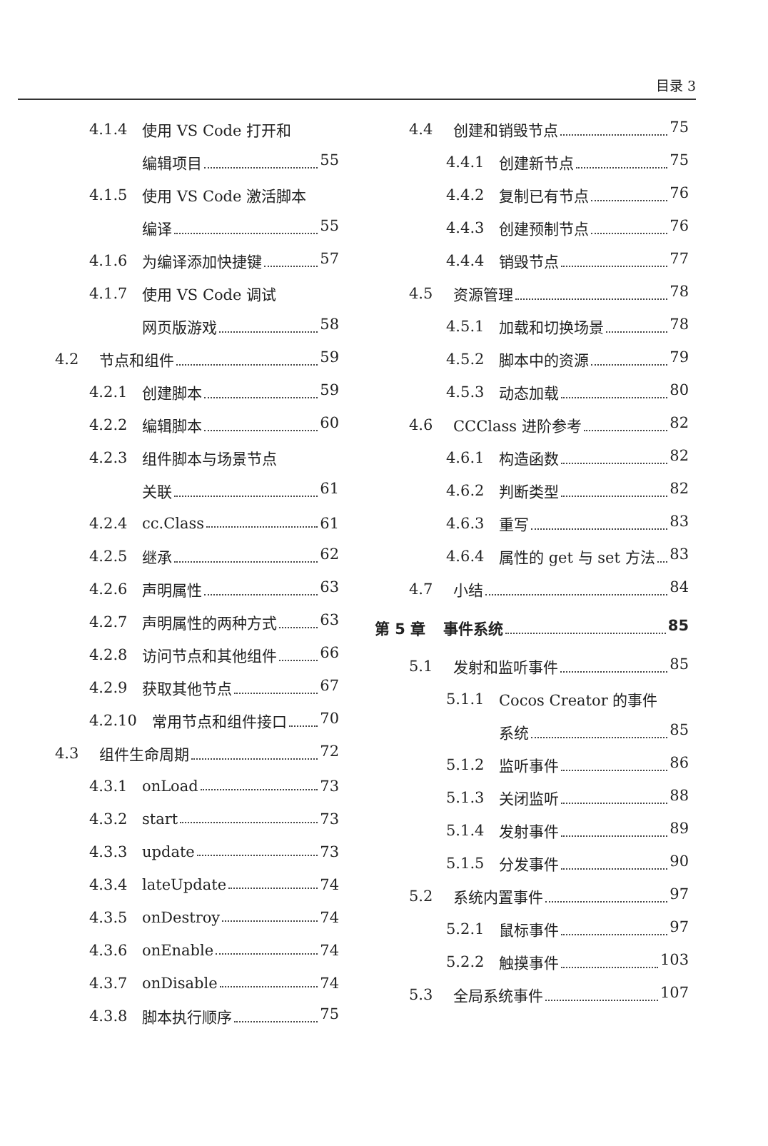目录 3
4.1.4 使用 VS Code 打开和
编辑项目 55
4.1.5 使用 VS Code 激活脚本
编译 55
4.1.6 为编译添加快捷键 57
4.1.7 使用 VS Code 调试
网页版游戏 58
4.2 节点和组件 59
4.2.1 创建脚本 59
4.2.2 编辑脚本 60
4.2.3 组件脚本与场景节点
关联 61
4.2.4 cc.Class 61
4.2.5 继承 62
4.2.6 声明属性 63
4.2.7 声明属性的两种方式 63
4.2.8 访问节点和其他组件 66
4.2.9 获取其他节点 67
4.2.10 常用节点和组件接口 70
4.3 组件生命周期 72
4.3.1 onLoad 73
4.3.2 start 73
4.3.3 update 73
4.3.4 lateUpdate 74
4.3.5 onDestroy 74
4.3.6 onEnable 74
4.3.7 onDisable 74
4.3.8 脚本执行顺序 75
4.4 创建和销毁节点 75
4.4.1 创建新节点 75
4.4.2 复制已有节点 76
4.4.3 创建预制节点 76
4.4.4 销毁节点 77
4.5 资源管理 78
4.5.1 加载和切换场景 78
4.5.2 脚本中的资源 79
4.5.3 动态加载 80
4.6 CCClass 进阶参考 82
4.6.1 构造函数 82
4.6.2 判断类型 82
4.6.3 重写 83
4.6.4 属性的 get 与 set 方法 83
4.7 小结 84
第 5 章 事件系统 85
5.1 发射和监听事件 85
5.1.1 Cocos Creator 的事件
系统 85
5.1.2 监听事件 86
5.1.3 关闭监听 88
5.1.4 发射事件 89
5.1.5 分发事件 90
5.2 系统内置事件 97
5.2.1 鼠标事件 97
5.2.2 触摸事件 103
5.3 全局系统事件 107